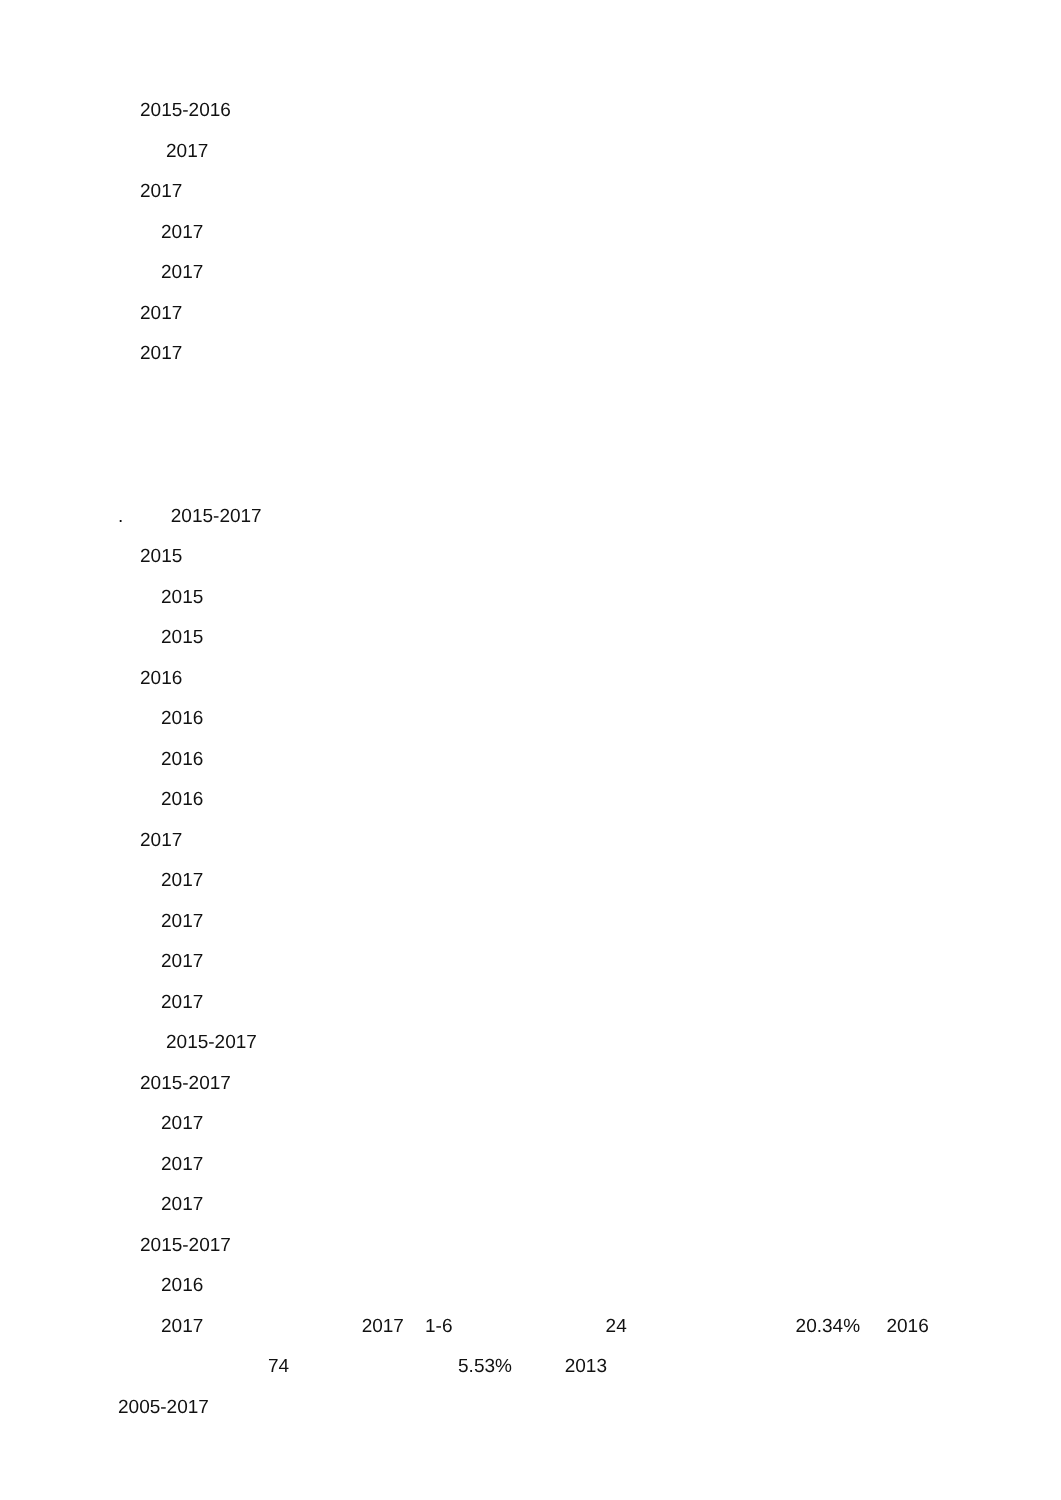2015-2016
2017
2017
2017
2017
2017
2017
. 2015-2017
2015
2015
2015
2016
2016
2016
2016
2017
2017
2017
2017
2017
2015-2017
2015-2017
2017
2017
2017
2015-2017
2016
2017 2017 1-6 24 20.34% 2016
74 5.53% 2013
2005-2017